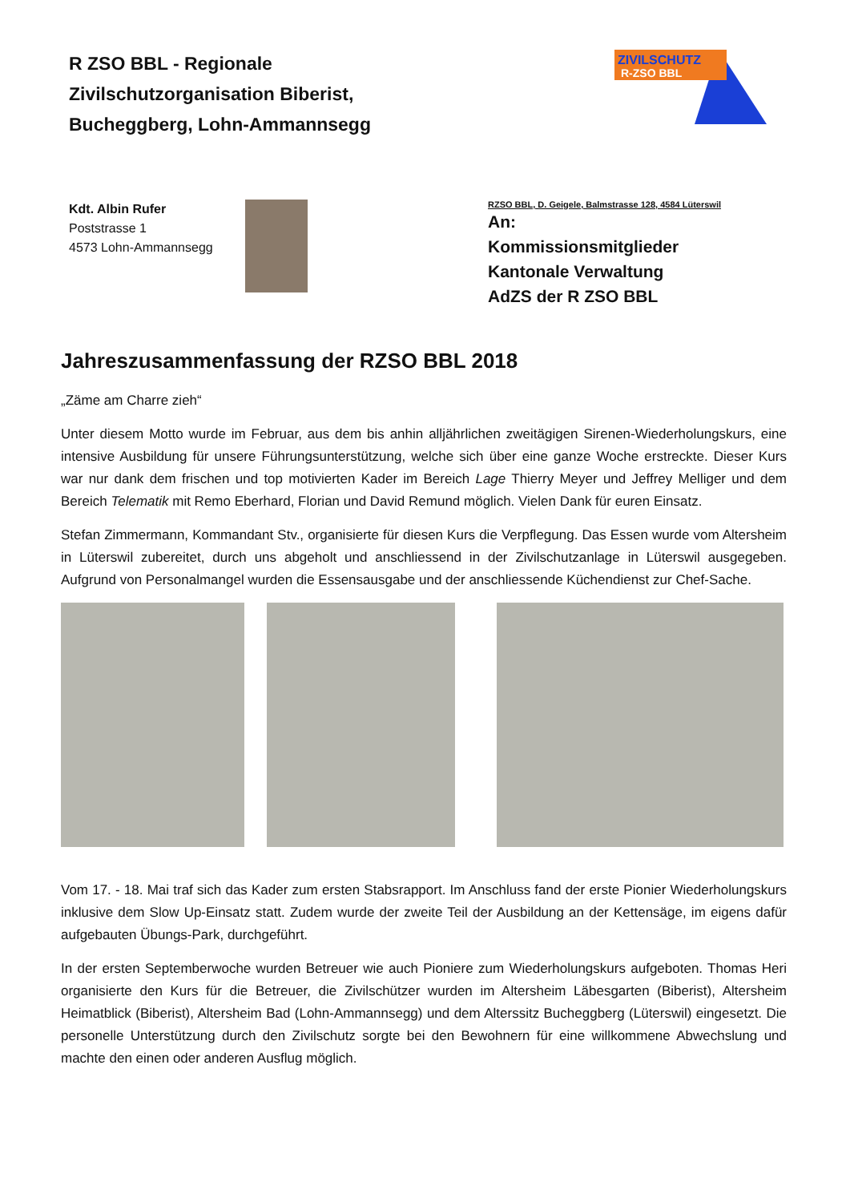R ZSO BBL - Regionale
Zivilschutzorganisation Biberist,
Bucheggberg, Lohn-Ammannsegg
ZIVILSCHUTZ
R-ZSO BBL
Kdt. Albin Rufer
Poststrasse 1
4573 Lohn-Ammannsegg
RZSO BBL, D. Geigele, Balmstrasse 128, 4584 Lüterswil
An:
Kommissionsmitglieder
Kantonale Verwaltung
AdZS der R ZSO BBL
Jahreszusammenfassung der RZSO BBL 2018
„Zäme am Charre zieh“
Unter diesem Motto wurde im Februar, aus dem bis anhin alljährlichen zweitägigen Sirenen-Wiederholungskurs, eine intensive Ausbildung für unsere Führungsunterstützung, welche sich über eine ganze Woche erstreckte. Dieser Kurs war nur dank dem frischen und top motivierten Kader im Bereich Lage Thierry Meyer und Jeffrey Melliger und dem Bereich Telematik mit Remo Eberhard, Florian und David Remund möglich. Vielen Dank für euren Einsatz.
Stefan Zimmermann, Kommandant Stv., organisierte für diesen Kurs die Verpflegung. Das Essen wurde vom Altersheim in Lüterswil zubereitet, durch uns abgeholt und anschliessend in der Zivilschutzanlage in Lüterswil ausgegeben. Aufgrund von Personalmangel wurden die Essensausgabe und der anschliessende Küchendienst zur Chef-Sache.
Vom 17. - 18. Mai traf sich das Kader zum ersten Stabsrapport. Im Anschluss fand der erste Pionier Wiederholungskurs inklusive dem Slow Up-Einsatz statt. Zudem wurde der zweite Teil der Ausbildung an der Kettensäge, im eigens dafür aufgebauten Übungs-Park, durchgeführt.
In der ersten Septemberwoche wurden Betreuer wie auch Pioniere zum Wiederholungskurs aufgeboten. Thomas Heri organisierte den Kurs für die Betreuer, die Zivilschützer wurden im Altersheim Läbesgarten (Biberist), Altersheim Heimatblick (Biberist), Altersheim Bad (Lohn-Ammannsegg) und dem Alterssitz Bucheggberg (Lüterswil) eingesetzt. Die personelle Unterstützung durch den Zivilschutz sorgte bei den Bewohnern für eine willkommene Abwechslung und machte den einen oder anderen Ausflug möglich.